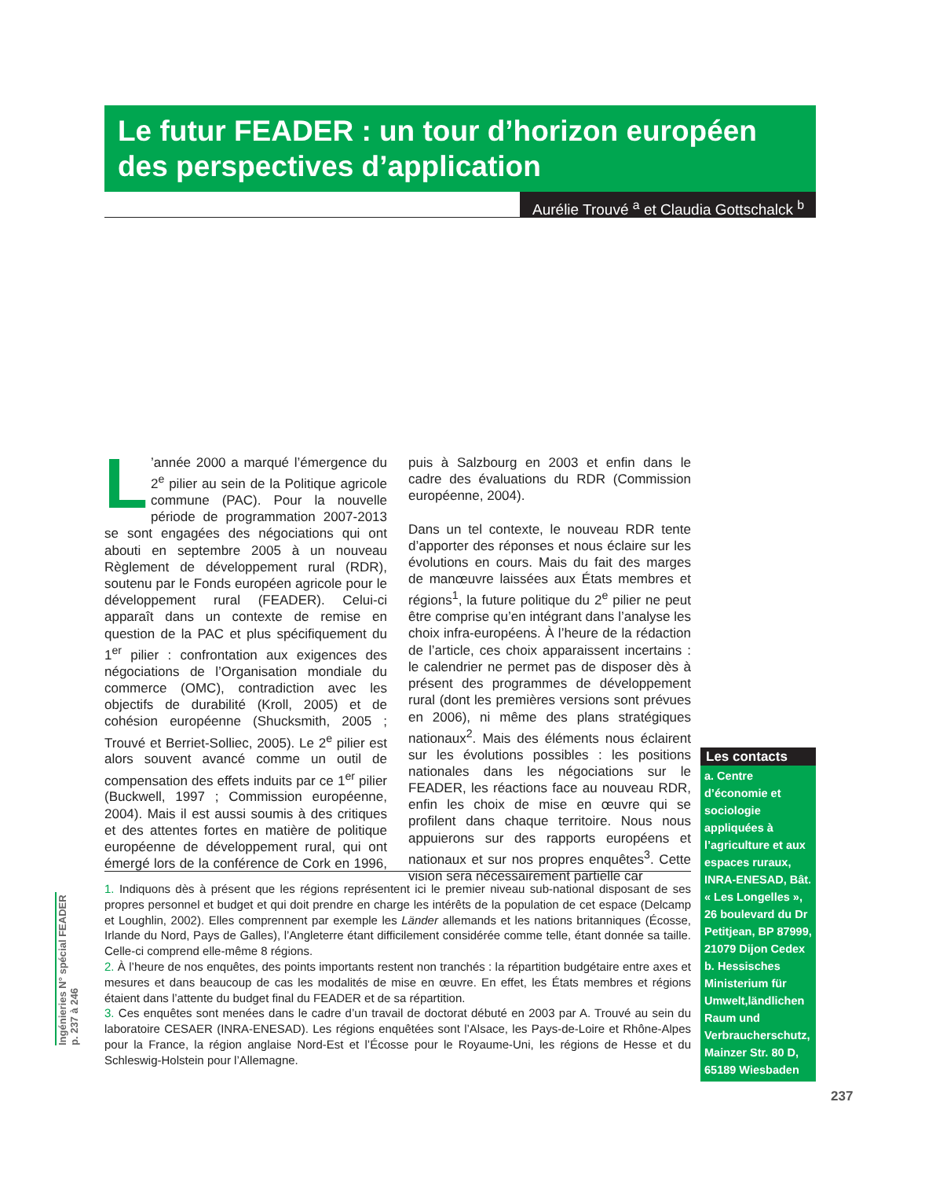Le futur FEADER : un tour d’horizon européen des perspectives d’application
Aurélie Trouvé <sup>a</sup> et Claudia Gottschalck <sup>b</sup>
L’année 2000 a marqué l’émergence du 2<sup>e</sup> pilier au sein de la Politique agricole commune (PAC). Pour la nouvelle période de programmation 2007-2013 se sont engagées des négociations qui ont abouti en septembre 2005 à un nouveau Règlement de développement rural (RDR), soutenu par le Fonds européen agricole pour le développement rural (FEADER). Celui-ci apparaît dans un contexte de remise en question de la PAC et plus spécifiquement du 1<sup>er</sup> pilier : confrontation aux exigences des négociations de l’Organisation mondiale du commerce (OMC), contradiction avec les objectifs de durabilité (Kroll, 2005) et de cohésion européenne (Shucksmith, 2005 ; Trouvé et Berriet-Solliec, 2005). Le 2<sup>e</sup> pilier est alors souvent avancé comme un outil de compensation des effets induits par ce 1<sup>er</sup> pilier (Buckwell, 1997 ; Commission européenne, 2004). Mais il est aussi soumis à des critiques et des attentes fortes en matière de politique européenne de développement rural, qui ont émergé lors de la conférence de Cork en 1996, puis à Salzbourg en 2003 et enfin dans le cadre des évaluations du RDR (Commission européenne, 2004).
Dans un tel contexte, le nouveau RDR tente d’apporter des réponses et nous éclaire sur les évolutions en cours. Mais du fait des marges de manœuvre laissées aux États membres et régions<sup>1</sup>, la future politique du 2<sup>e</sup> pilier ne peut être comprise qu’en intégrant dans l’analyse les choix infra-européens. À l’heure de la rédaction de l’article, ces choix apparaissent incertains : le calendrier ne permet pas de disposer dès à présent des programmes de développement rural (dont les premières versions sont prévues en 2006), ni même des plans stratégiques nationaux<sup>2</sup>. Mais des éléments nous éclairent sur les évolutions possibles : les positions nationales dans les négociations sur le FEADER, les réactions face au nouveau RDR, enfin les choix de mise en œuvre qui se profilent dans chaque territoire. Nous nous appuierons sur des rapports européens et nationaux et sur nos propres enquêtes<sup>3</sup>. Cette vision sera nécessairement partielle car
1. Indiquons dès à présent que les régions représentent ici le premier niveau sub-national disposant de ses propres personnel et budget et qui doit prendre en charge les intérêts de la population de cet espace (Delcamp et Loughlin, 2002). Elles comprennent par exemple les Länder allemands et les nations britanniques (Écosse, Irlande du Nord, Pays de Galles), l’Angleterre étant difficilement considérée comme telle, étant donnée sa taille. Celle-ci comprend elle-même 8 régions.
2. À l’heure de nos enquêtes, des points importants restent non tranchés : la répartition budgétaire entre axes et mesures et dans beaucoup de cas les modalités de mise en œuvre. En effet, les États membres et régions étaient dans l’attente du budget final du FEADER et de sa répartition.
3. Ces enquêtes sont menées dans le cadre d’un travail de doctorat débuté en 2003 par A. Trouvé au sein du laboratoire CESAER (INRA-ENESAD). Les régions enquêtées sont l’Alsace, les Pays-de-Loire et Rhône-Alpes pour la France, la région anglaise Nord-Est et l’Écosse pour le Royaume-Uni, les régions de Hesse et du Schleswig-Holstein pour l’Allemagne.
Ingénieries N° spécial FEADER
p. 237 à 246
Les contacts
a. Centre d’économie et sociologie appliquées à l’agriculture et aux espaces ruraux, INRA-ENESAD, Bât. « Les Longelles », 26 boulevard du Dr Petitjean, BP 87999, 21079 Dijon Cedex
b. Hessisches Ministerium für Umwelt,ländlichen Raum und Verbraucherschutz, Mainzer Str. 80 D, 65189 Wiesbaden
237